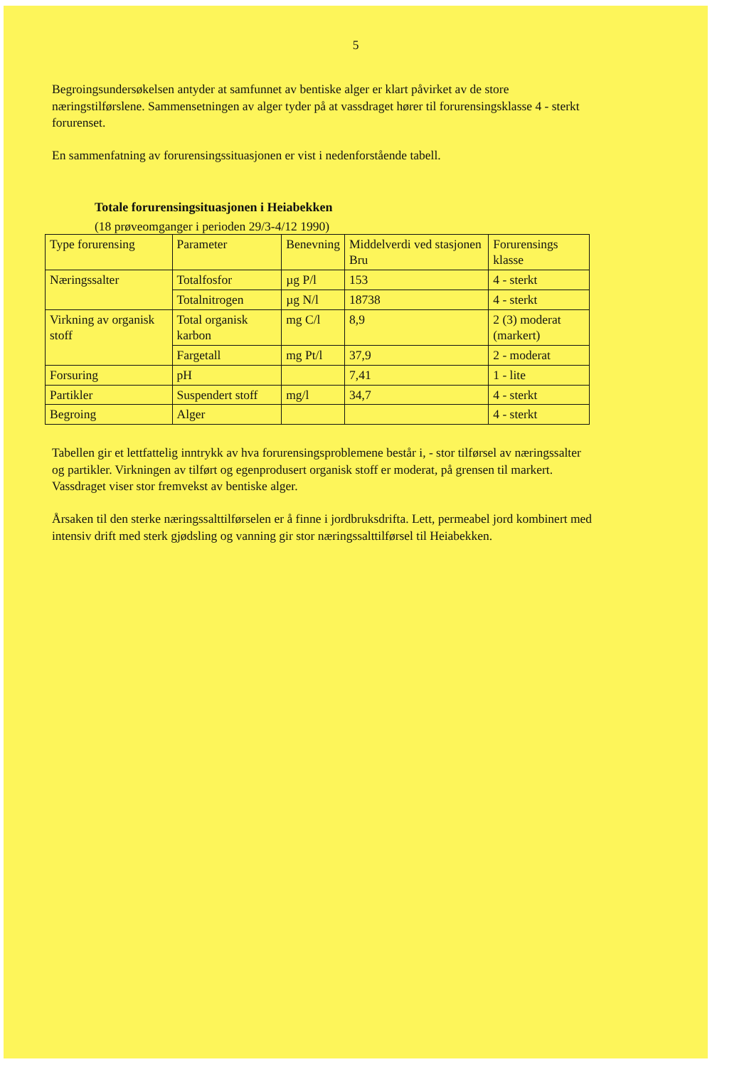5
Begroingsundersøkelsen antyder at samfunnet av bentiske alger er klart påvirket av de store næringstilførslene. Sammensetningen av alger tyder på at vassdraget hører til forurensingsklasse 4 - sterkt forurenset.
En sammenfatning av forurensingssituasjonen er vist i nedenforstående tabell.
Totale forurensingsituasjonen i Heiabekken
(18 prøveomganger i perioden 29/3-4/12 1990)
| Type forurensing | Parameter | Benevning | Middelverdi ved stasjonen Bru | Forurensings klasse |
| --- | --- | --- | --- | --- |
| Næringssalter | Totalfosfor | µg P/l | 153 | 4 - sterkt |
| | Totalnitrogen | µg N/l | 18738 | 4 - sterkt |
| Virkning av organisk stoff | Total organisk karbon | mg C/l | 8,9 | 2 (3) moderat (markert) |
| | Fargetall | mg Pt/l | 37,9 | 2 - moderat |
| Forsuring | pH | | 7,41 | 1 - lite |
| Partikler | Suspendert stoff | mg/l | 34,7 | 4 - sterkt |
| Begroing | Alger | | | 4 - sterkt |
Tabellen gir et lettfattelig inntrykk av hva forurensingsproblemene består i, - stor tilførsel av næringssalter og partikler. Virkningen av tilført og egenprodusert organisk stoff er moderat, på grensen til markert. Vassdraget viser stor fremvekst av bentiske alger.
Årsaken til den sterke næringssalttilførselen er å finne i jordbruksdrifta. Lett, permeabel jord kombinert med intensiv drift med sterk gjødsling og vanning gir stor næringssalttilførsel til Heiabekken.